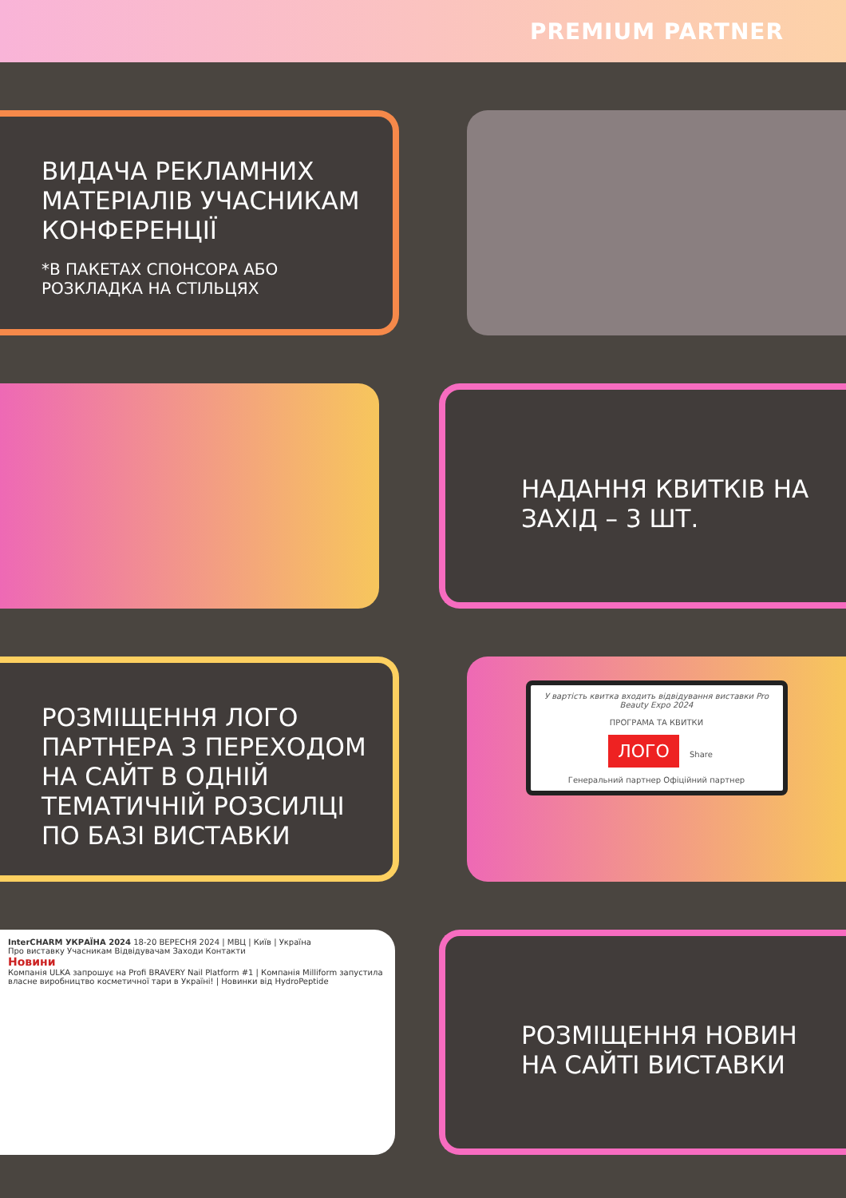PREMIUM PARTNER
ВИДАЧА РЕКЛАМНИХ МАТЕРІАЛІВ УЧАСНИКАМ КОНФЕРЕНЦІЇ
*В ПАКЕТАХ СПОНСОРА АБО РОЗКЛАДКА НА СТІЛЬЦЯХ
НАДАННЯ КВИТКІВ НА ЗАХІД – 3 ШТ.
РОЗМІЩЕННЯ ЛОГО ПАРТНЕРА З ПЕРЕХОДОМ НА САЙТ В ОДНІЙ ТЕМАТИЧНІЙ РОЗСИЛЦІ ПО БАЗІ ВИСТАВКИ
У вартість квитка входить відвідування виставки Pro Beauty Expo 2024
ПРОГРАМА ТА КВИТКИ
ЛОГО Share
Генеральний партнер Офіційний партнер
InterCHARM УКРАЇНА 2024 18-20 ВЕРЕСНЯ 2024 | МВЦ | Київ | Україна
Про виставку Учасникам Відвідувачам Заходи Контакти
Новини
Компанія ULKA запрошує на Profi BRAVERY Nail Platform #1 | Компанія Milliform запустила власне виробництво косметичної тари в Україні! | Новинки від HydroPeptide
РОЗМІЩЕННЯ НОВИН НА САЙТІ ВИСТАВКИ